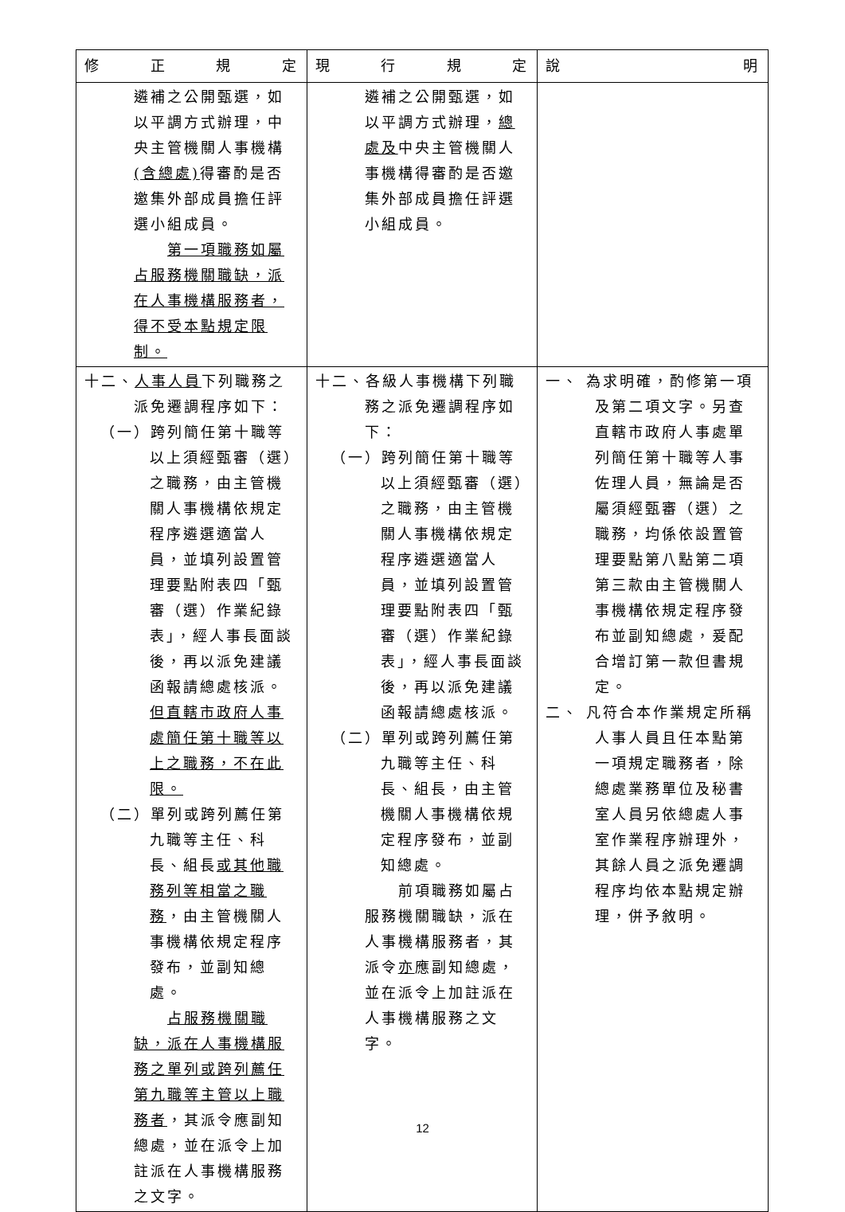| 修 正 規 定 | 現 行 規 定 | 說 明 |
| --- | --- | --- |
| 遴補之公開甄選，如以平調方式辦理，中央主管機關人事機構 (含總處) 得審酌是否邀集外部成員擔任評選小組成員。 第一項職務如屬占服務機關職缺，派在人事機構服務者，得不受本點規定限制。 | 遴補之公開甄選，如以平調方式辦理， 總處及 中央主管機關人事機構得審酌是否邀集外部成員擔任評選小組成員。 | |
| 十二、 人事人員 下列職務之派免遷調程序如下： （一）跨列簡任第十職等以上須經甄審（選）之職務，由主管機關人事機構依規定程序遴選適當人員，並填列設置管理要點附表四「甄審（選）作業紀錄表」，經人事長面談後，再以派免建議函報請總處核派。 但直轄市政府人事處簡任第十職等以上之職務，不在此限。 （二）單列或跨列薦任第九職等主任、科長、組長 或其他職務列等相當之職務 ，由主管機關人事機構依規定程序發布，並副知總處。 占服務機關職缺，派在人事機構服務之單列或跨列薦任第九職等主管以上職務者 ，其派令應副知總處，並在派令上加註派在人事機構服務之文字。 | 十二、各級人事機構下列職務之派免遷調程序如下： （一）跨列簡任第十職等以上須經甄審（選）之職務，由主管機關人事機構依規定程序遴選適當人員，並填列設置管理要點附表四「甄審（選）作業紀錄表」，經人事長面談後，再以派免建議函報請總處核派。 （二）單列或跨列薦任第九職等主任、科長、組長，由主管機關人事機構依規定程序發布，並副知總處。 前項職務如屬占服務機關職缺，派在人事機構服務者，其派令 亦 應副知總處，並在派令上加註派在人事機構服務之文字。 | 一、 為求明確，酌修第一項及第二項文字。另查直轄市政府人事處單列簡任第十職等人事佐理人員，無論是否屬須經甄審（選）之職務，均係依設置管理要點第八點第二項第三款由主管機關人事機構依規定程序發布並副知總處，爰配合增訂第一款但書規定。 二、 凡符合本作業規定所稱人事人員且任本點第一項規定職務者，除總處業務單位及秘書室人員另依總處人事室作業程序辦理外，其餘人員之派免遷調程序均依本點規定辦理，併予敘明。 |
12